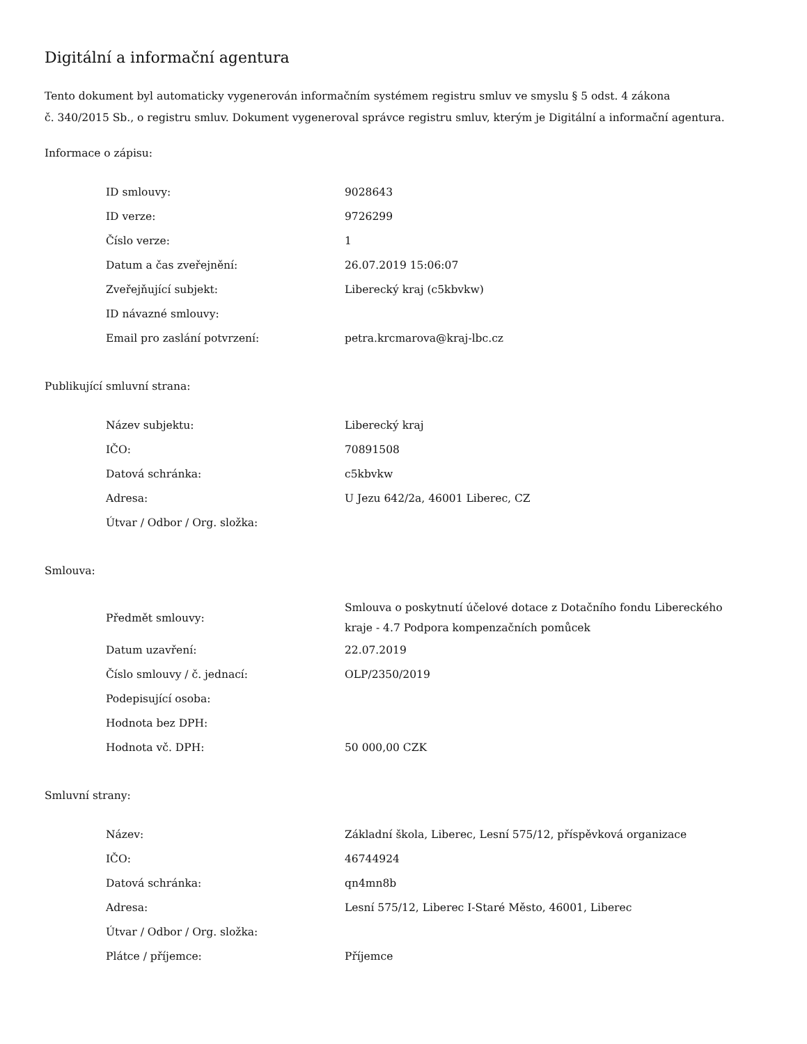Digitální a informační agentura
Tento dokument byl automaticky vygenerován informačním systémem registru smluv ve smyslu § 5 odst. 4 zákona
č. 340/2015 Sb., o registru smluv. Dokument vygeneroval správce registru smluv, kterým je Digitální a informační agentura.
Informace o zápisu:
| ID smlouvy: | 9028643 |
| ID verze: | 9726299 |
| Číslo verze: | 1 |
| Datum a čas zveřejnění: | 26.07.2019 15:06:07 |
| Zveřejňující subjekt: | Liberecký kraj (c5kbvkw) |
| ID návazné smlouvy: | |
| Email pro zaslání potvrzení: | petra.krcmarova@kraj-lbc.cz |
Publikující smluvní strana:
| Název subjektu: | Liberecký kraj |
| IČO: | 70891508 |
| Datová schránka: | c5kbvkw |
| Adresa: | U Jezu 642/2a, 46001 Liberec, CZ |
| Útvar / Odbor / Org. složka: | |
Smlouva:
| Předmět smlouvy: | Smlouva o poskytnutí účelové dotace z Dotačního fondu Libereckého kraje - 4.7 Podpora kompenzačních pomůcek |
| Datum uzavření: | 22.07.2019 |
| Číslo smlouvy / č. jednací: | OLP/2350/2019 |
| Podepisující osoba: | |
| Hodnota bez DPH: | |
| Hodnota vč. DPH: | 50 000,00 CZK |
Smluvní strany:
| Název: | Základní škola, Liberec, Lesní 575/12, příspěvková organizace |
| IČO: | 46744924 |
| Datová schránka: | qn4mn8b |
| Adresa: | Lesní 575/12, Liberec I-Staré Město, 46001, Liberec |
| Útvar / Odbor / Org. složka: | |
| Plátce / příjemce: | Příjemce |